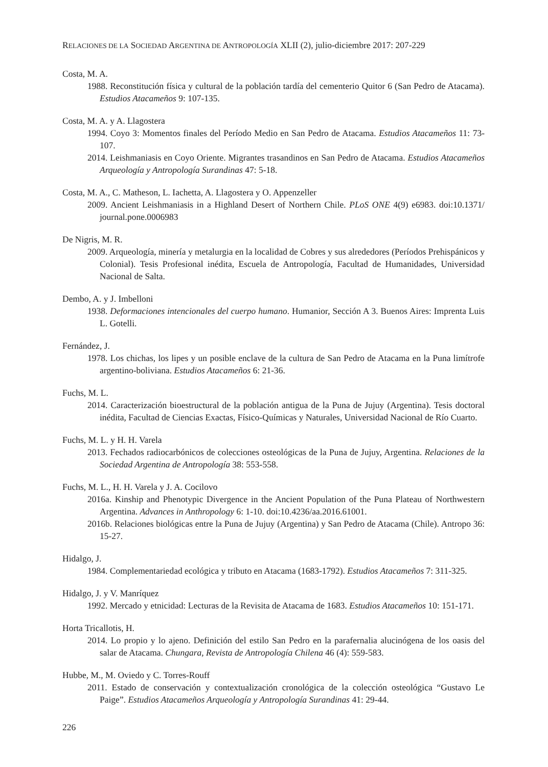RELACIONES DE LA SOCIEDAD ARGENTINA DE ANTROPOLOGÍA XLII (2), julio-diciembre 2017: 207-229
Costa, M. A.
1988. Reconstitución física y cultural de la población tardía del cementerio Quitor 6 (San Pedro de Atacama). Estudios Atacameños 9: 107-135.
Costa, M. A. y A. Llagostera
1994. Coyo 3: Momentos finales del Período Medio en San Pedro de Atacama. Estudios Atacameños 11: 73-107.
2014. Leishmaniasis en Coyo Oriente. Migrantes trasandinos en San Pedro de Atacama. Estudios Atacameños Arqueología y Antropología Surandinas 47: 5-18.
Costa, M. A., C. Matheson, L. Iachetta, A. Llagostera y O. Appenzeller
2009. Ancient Leishmaniasis in a Highland Desert of Northern Chile. PLoS ONE 4(9) e6983. doi:10.1371/ journal.pone.0006983
De Nigris, M. R.
2009. Arqueología, minería y metalurgia en la localidad de Cobres y sus alrededores (Períodos Prehispánicos y Colonial). Tesis Profesional inédita, Escuela de Antropología, Facultad de Humanidades, Universidad Nacional de Salta.
Dembo, A. y J. Imbelloni
1938. Deformaciones intencionales del cuerpo humano. Humanior, Sección A 3. Buenos Aires: Imprenta Luis L. Gotelli.
Fernández, J.
1978. Los chichas, los lipes y un posible enclave de la cultura de San Pedro de Atacama en la Puna limítrofe argentino-boliviana. Estudios Atacameños 6: 21-36.
Fuchs, M. L.
2014. Caracterización bioestructural de la población antigua de la Puna de Jujuy (Argentina). Tesis doctoral inédita, Facultad de Ciencias Exactas, Físico-Químicas y Naturales, Universidad Nacional de Río Cuarto.
Fuchs, M. L. y H. H. Varela
2013. Fechados radiocarbónicos de colecciones osteológicas de la Puna de Jujuy, Argentina. Relaciones de la Sociedad Argentina de Antropología 38: 553-558.
Fuchs, M. L., H. H. Varela y J. A. Cocilovo
2016a. Kinship and Phenotypic Divergence in the Ancient Population of the Puna Plateau of Northwestern Argentina. Advances in Anthropology 6: 1-10. doi:10.4236/aa.2016.61001.
2016b. Relaciones biológicas entre la Puna de Jujuy (Argentina) y San Pedro de Atacama (Chile). Antropo 36: 15-27.
Hidalgo, J.
1984. Complementariedad ecológica y tributo en Atacama (1683-1792). Estudios Atacameños 7: 311-325.
Hidalgo, J. y V. Manríquez
1992. Mercado y etnicidad: Lecturas de la Revisita de Atacama de 1683. Estudios Atacameños 10: 151-171.
Horta Tricallotis, H.
2014. Lo propio y lo ajeno. Definición del estilo San Pedro en la parafernalia alucinógena de los oasis del salar de Atacama. Chungara, Revista de Antropología Chilena 46 (4): 559-583.
Hubbe, M., M. Oviedo y C. Torres-Rouff
2011. Estado de conservación y contextualización cronológica de la colección osteológica “Gustavo Le Paige”. Estudios Atacameños Arqueología y Antropología Surandinas 41: 29-44.
226